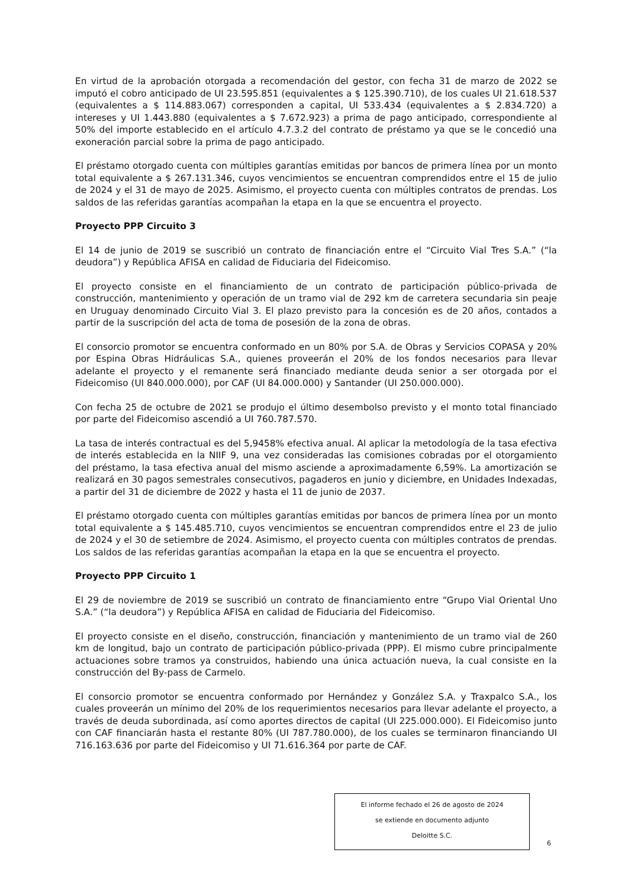En virtud de la aprobación otorgada a recomendación del gestor, con fecha 31 de marzo de 2022 se imputó el cobro anticipado de UI 23.595.851 (equivalentes a $ 125.390.710), de los cuales UI 21.618.537 (equivalentes a $ 114.883.067) corresponden a capital, UI 533.434 (equivalentes a $ 2.834.720) a intereses y UI 1.443.880 (equivalentes a $ 7.672.923) a prima de pago anticipado, correspondiente al 50% del importe establecido en el artículo 4.7.3.2 del contrato de préstamo ya que se le concedió una exoneración parcial sobre la prima de pago anticipado.
El préstamo otorgado cuenta con múltiples garantías emitidas por bancos de primera línea por un monto total equivalente a $ 267.131.346, cuyos vencimientos se encuentran comprendidos entre el 15 de julio de 2024 y el 31 de mayo de 2025. Asimismo, el proyecto cuenta con múltiples contratos de prendas. Los saldos de las referidas garantías acompañan la etapa en la que se encuentra el proyecto.
Proyecto PPP Circuito 3
El 14 de junio de 2019 se suscribió un contrato de financiación entre el “Circuito Vial Tres S.A.” (“la deudora”) y República AFISA en calidad de Fiduciaria del Fideicomiso.
El proyecto consiste en el financiamiento de un contrato de participación público-privada de construcción, mantenimiento y operación de un tramo vial de 292 km de carretera secundaria sin peaje en Uruguay denominado Circuito Vial 3. El plazo previsto para la concesión es de 20 años, contados a partir de la suscripción del acta de toma de posesión de la zona de obras.
El consorcio promotor se encuentra conformado en un 80% por S.A. de Obras y Servicios COPASA y 20% por Espina Obras Hidráulicas S.A., quienes proveerán el 20% de los fondos necesarios para llevar adelante el proyecto y el remanente será financiado mediante deuda senior a ser otorgada por el Fideicomiso (UI 840.000.000), por CAF (UI 84.000.000) y Santander (UI 250.000.000).
Con fecha 25 de octubre de 2021 se produjo el último desembolso previsto y el monto total financiado por parte del Fideicomiso ascendió a UI 760.787.570.
La tasa de interés contractual es del 5,9458% efectiva anual. Al aplicar la metodología de la tasa efectiva de interés establecida en la NIIF 9, una vez consideradas las comisiones cobradas por el otorgamiento del préstamo, la tasa efectiva anual del mismo asciende a aproximadamente 6,59%. La amortización se realizará en 30 pagos semestrales consecutivos, pagaderos en junio y diciembre, en Unidades Indexadas, a partir del 31 de diciembre de 2022 y hasta el 11 de junio de 2037.
El préstamo otorgado cuenta con múltiples garantías emitidas por bancos de primera línea por un monto total equivalente a $ 145.485.710, cuyos vencimientos se encuentran comprendidos entre el 23 de julio de 2024 y el 30 de setiembre de 2024. Asimismo, el proyecto cuenta con múltiples contratos de prendas. Los saldos de las referidas garantías acompañan la etapa en la que se encuentra el proyecto.
Proyecto PPP Circuito 1
El 29 de noviembre de 2019 se suscribió un contrato de financiamiento entre “Grupo Vial Oriental Uno S.A.” (“la deudora”) y República AFISA en calidad de Fiduciaria del Fideicomiso.
El proyecto consiste en el diseño, construcción, financiación y mantenimiento de un tramo vial de 260 km de longitud, bajo un contrato de participación público-privada (PPP). El mismo cubre principalmente actuaciones sobre tramos ya construidos, habiendo una única actuación nueva, la cual consiste en la construcción del By-pass de Carmelo.
El consorcio promotor se encuentra conformado por Hernández y González S.A. y Traxpalco S.A., los cuales proveerán un mínimo del 20% de los requerimientos necesarios para llevar adelante el proyecto, a través de deuda subordinada, así como aportes directos de capital (UI 225.000.000). El Fideicomiso junto con CAF financiarán hasta el restante 80% (UI 787.780.000), de los cuales se terminaron financiando UI 716.163.636 por parte del Fideicomiso y UI 71.616.364 por parte de CAF.
El informe fechado el 26 de agosto de 2024
se extiende en documento adjunto
Deloitte S.C.
6